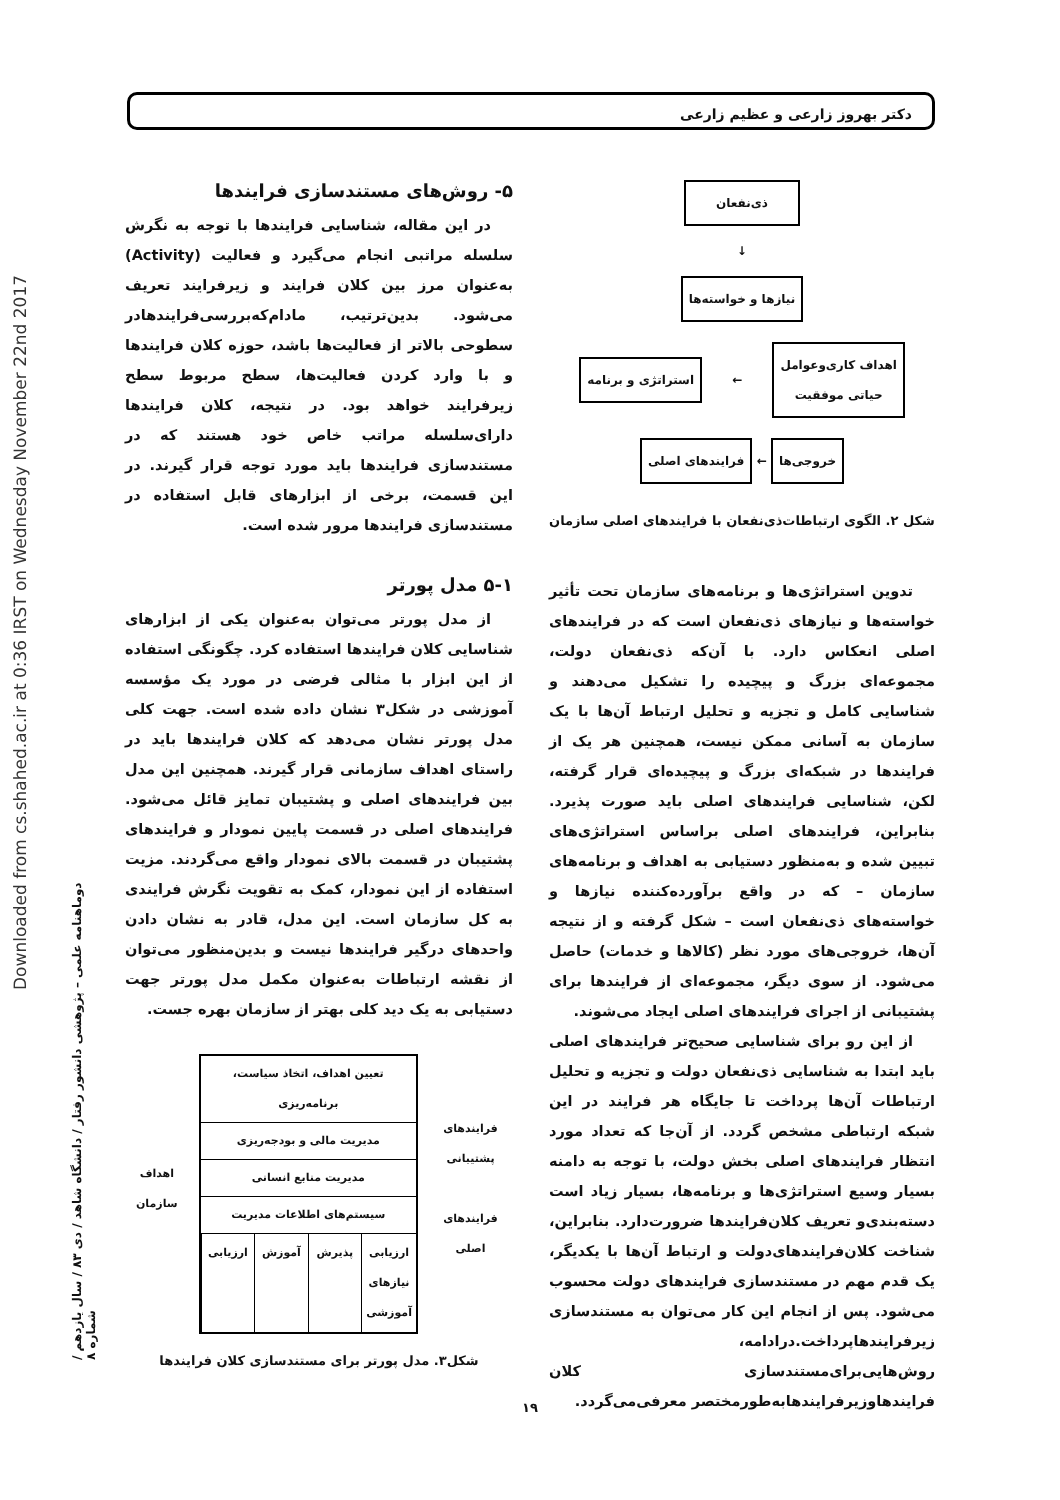دکتر بهروز زارعی و عظیم زارعی
Downloaded from cs.shahed.ac.ir at 0:36 IRST on Wednesday November 22nd 2017
دوماهنامه علمی – پژوهشی دانشور رفتار / دانشگاه شاهد / دی ۸۳ / سال یازدهم / شماره ۸
۵- روش‌های مستندسازی فرایندها
در این مقاله، شناسایی فرایندها با توجه به نگرش سلسله مراتبی انجام می‌گیرد و فعالیت (Activity) به‌عنوان مرز بین کلان فرایند و زیرفرایند تعریف می‌شود. بدین‌ترتیب، مادام‌که‌بررسی‌فرایندهادر سطوحی بالاتر از فعالیت‌ها باشد، حوزه کلان فرایندها و با وارد کردن فعالیت‌ها، سطح مربوط سطح زیرفرایند خواهد بود. در نتیجه، کلان فرایندها دارای‌سلسله مراتب خاص خود هستند که در مستندسازی فرایندها باید مورد توجه قرار گیرند. در این قسمت، برخی از ابزارهای قابل استفاده در مستندسازی فرایندها مرور شده است.
۵-۱ مدل پورتر
از مدل پورتر می‌توان به‌عنوان یکی از ابزارهای شناسایی کلان فرایندها استفاده کرد. چگونگی استفاده از این ابزار با مثالی فرضی در مورد یک مؤسسه آموزشی در شکل۳ نشان داده شده است. جهت کلی مدل پورتر نشان می‌دهد که کلان فرایندها باید در راستای اهداف سازمانی قرار گیرند. همچنین این مدل بین فرایندهای اصلی و پشتیبان تمایز قائل می‌شود. فرایندهای اصلی در قسمت پایین نمودار و فرایندهای پشتیبان در قسمت بالای نمودار واقع می‌گردند. مزیت استفاده از این نمودار، کمک به تقویت نگرش فرایندی به کل سازمان است. این مدل، قادر به نشان دادن واحدهای درگیر فرایندها نیست و بدین‌منظور می‌توان از نقشه ارتباطات به‌عنوان مکمل مدل پورتر جهت دستیابی به یک دید کلی بهتر از سازمان بهره جست.
فرایندهای پشتیبانی
فرایندهای اصلی
تعیین اهداف، اتخاذ سیاست، برنامه‌ریزی
مدیریت مالی و بودجه‌ریزی
مدیریت منابع انسانی
سیستم‌های اطلاعات مدیریت
ارزیابی نیازهای آموزشی پذیرش آموزش ارزیابی
اهداف سازمان
شکل۳. مدل پورتر برای مستندسازی کلان فرایندها
ذی‌نفعان
↓
نیازها و خواسته‌ها
اهداف کاری‌وعوامل
حیاتی موفقیت
←
استراتژی و برنامه
خروجی‌ها
←
فرایندهای اصلی
شکل ۲. الگوی ارتباطات‌ذی‌نفعان با فرایندهای اصلی سازمان
تدوین استراتژی‌ها و برنامه‌های سازمان تحت تأثیر خواسته‌ها و نیازهای ذی‌نفعان است که در فرایندهای اصلی انعکاس دارد. با آن‌که ذی‌نفعان دولت، مجموعه‌ای بزرگ و پیچیده را تشکیل می‌دهند و شناسایی کامل و تجزیه و تحلیل ارتباط آن‌ها با یک سازمان به آسانی ممکن نیست، همچنین هر یک از فرایندها در شبکه‌ای بزرگ و پیچیده‌ای قرار گرفته، لکن، شناسایی فرایندهای اصلی باید صورت پذیرد. بنابراین، فرایندهای اصلی براساس استراتژی‌های تبیین شده و به‌منظور دستیابی به اهداف و برنامه‌های سازمان – که در واقع برآورده‌کننده نیازها و خواسته‌های ذی‌نفعان است – شکل گرفته و از نتیجه آن‌ها، خروجی‌های مورد نظر (کالاها و خدمات) حاصل می‌شود. از سوی دیگر، مجموعه‌ای از فرایندها برای پشتیبانی از اجرای فرایندهای اصلی ایجاد می‌شوند.
از این رو برای شناسایی صحیح‌تر فرایندهای اصلی باید ابتدا به شناسایی ذی‌نفعان دولت و تجزیه و تحلیل ارتباطات آن‌ها پرداخت تا جایگاه هر فرایند در این شبکه ارتباطی مشخص گردد. از آن‌جا که تعداد مورد انتظار فرایندهای اصلی بخش دولت، با توجه به دامنه بسیار وسیع استراتژی‌ها و برنامه‌ها، بسیار زیاد است دسته‌بندی‌و تعریف کلان‌فرایندها ضرورت‌دارد. بنابراین، شناخت کلان‌فرایندهای‌دولت و ارتباط آن‌ها با یکدیگر، یک قدم مهم در مستندسازی فرایندهای دولت محسوب می‌شود. پس از انجام این کار می‌توان به مستندسازی زیرفرایندهاپرداخت.درادامه، روش‌هایی‌برای‌مستندسازی کلان فرایندهاوزیرفرایندهابه‌طورمختصر معرفی‌می‌گردد.
۱۹